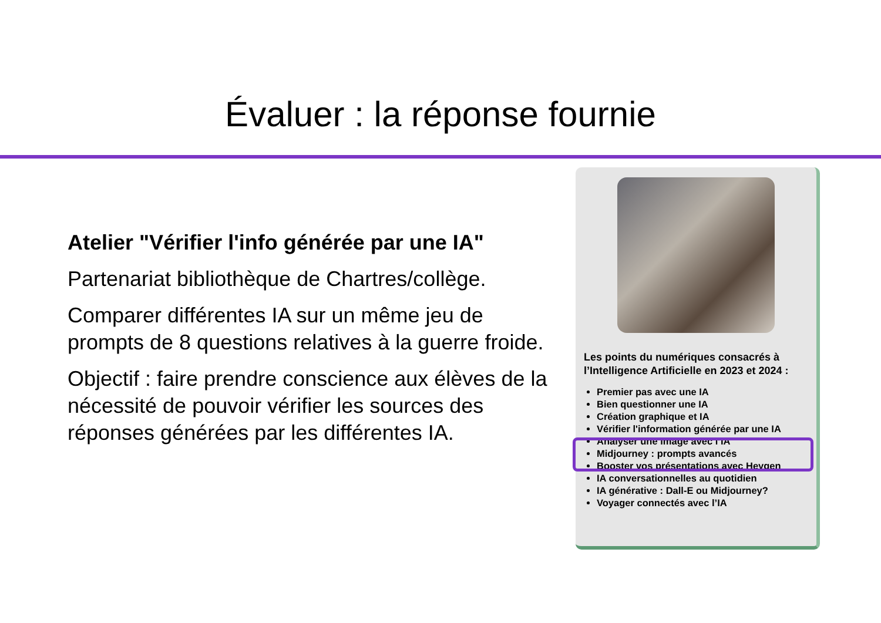Évaluer : la réponse fournie
Atelier "Vérifier l'info générée par une IA"
Partenariat bibliothèque de Chartres/collège.
Comparer différentes IA sur un même jeu de prompts de 8 questions relatives à la guerre froide.
Objectif : faire prendre conscience aux élèves de la nécessité de pouvoir vérifier les sources des réponses générées par les différentes IA.
Les points du numériques consacrés à l’Intelligence Artificielle en 2023 et 2024 :
Premier pas avec une IA
Bien questionner une IA
Création graphique et IA
Vérifier l'information générée par une IA
Analyser une image avec l’IA
Midjourney : prompts avancés
Booster vos présentations avec Heygen
IA conversationnelles au quotidien
IA générative : Dall-E ou Midjourney?
Voyager connectés avec l’IA